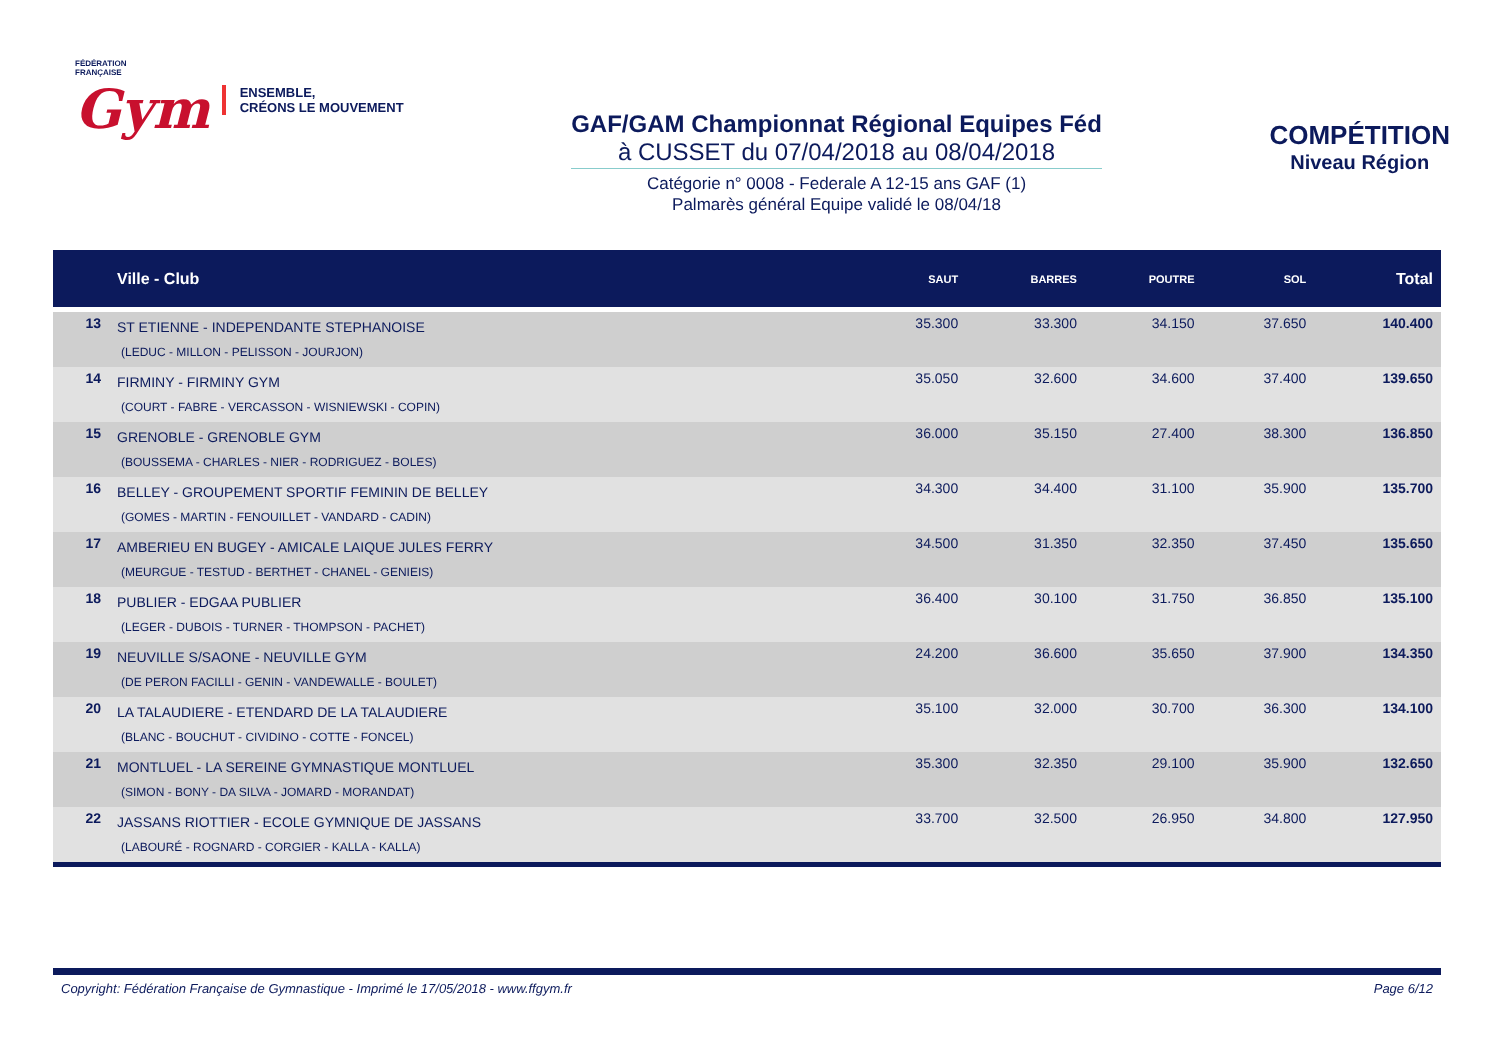FÉDÉRATION
FRANÇAISE
Gym
ENSEMBLE,
CRÉONS LE MOUVEMENT
GAF/GAM Championnat Régional Equipes Féd
à CUSSET du 07/04/2018 au 08/04/2018
Catégorie n° 0008 - Federale A 12-15 ans GAF (1)
Palmarès général Equipe validé le 08/04/18
COMPÉTITION
Niveau Région
| | Ville - Club | SAUT | BARRES | POUTRE | SOL | Total |
| --- | --- | --- | --- | --- | --- | --- |
| 13 | ST ETIENNE - INDEPENDANTE STEPHANOISE (LEDUC - MILLON - PELISSON - JOURJON) | 35.300 | 33.300 | 34.150 | 37.650 | 140.400 |
| 14 | FIRMINY - FIRMINY GYM (COURT - FABRE - VERCASSON - WISNIEWSKI - COPIN) | 35.050 | 32.600 | 34.600 | 37.400 | 139.650 |
| 15 | GRENOBLE - GRENOBLE GYM (BOUSSEMA - CHARLES - NIER - RODRIGUEZ - BOLES) | 36.000 | 35.150 | 27.400 | 38.300 | 136.850 |
| 16 | BELLEY - GROUPEMENT SPORTIF FEMININ DE BELLEY (GOMES - MARTIN - FENOUILLET - VANDARD - CADIN) | 34.300 | 34.400 | 31.100 | 35.900 | 135.700 |
| 17 | AMBERIEU EN BUGEY - AMICALE LAIQUE JULES FERRY (MEURGUE - TESTUD - BERTHET - CHANEL - GENIEIS) | 34.500 | 31.350 | 32.350 | 37.450 | 135.650 |
| 18 | PUBLIER - EDGAA PUBLIER (LEGER - DUBOIS - TURNER - THOMPSON - PACHET) | 36.400 | 30.100 | 31.750 | 36.850 | 135.100 |
| 19 | NEUVILLE S/SAONE - NEUVILLE GYM (DE PERON FACILLI - GENIN - VANDEWALLE - BOULET) | 24.200 | 36.600 | 35.650 | 37.900 | 134.350 |
| 20 | LA TALAUDIERE - ETENDARD DE LA TALAUDIERE (BLANC - BOUCHUT - CIVIDINO - COTTE - FONCEL) | 35.100 | 32.000 | 30.700 | 36.300 | 134.100 |
| 21 | MONTLUEL - LA SEREINE GYMNASTIQUE MONTLUEL (SIMON - BONY - DA SILVA - JOMARD - MORANDAT) | 35.300 | 32.350 | 29.100 | 35.900 | 132.650 |
| 22 | JASSANS RIOTTIER - ECOLE GYMNIQUE DE JASSANS (LABOURÉ - ROGNARD - CORGIER - KALLA - KALLA) | 33.700 | 32.500 | 26.950 | 34.800 | 127.950 |
Copyright: Fédération Française de Gymnastique - Imprimé le 17/05/2018 - www.ffgym.fr Page 6/12